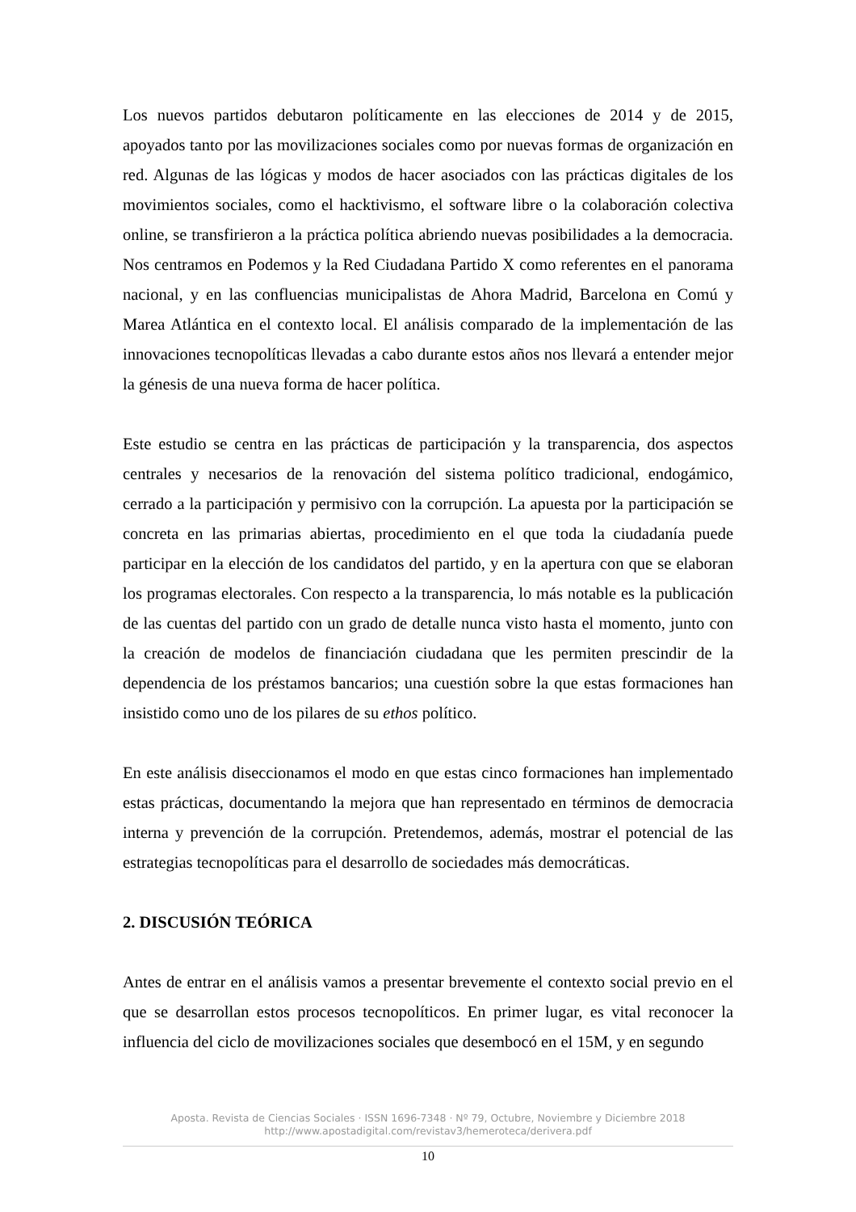Los nuevos partidos debutaron políticamente en las elecciones de 2014 y de 2015, apoyados tanto por las movilizaciones sociales como por nuevas formas de organización en red. Algunas de las lógicas y modos de hacer asociados con las prácticas digitales de los movimientos sociales, como el hacktivismo, el software libre o la colaboración colectiva online, se transfirieron a la práctica política abriendo nuevas posibilidades a la democracia. Nos centramos en Podemos y la Red Ciudadana Partido X como referentes en el panorama nacional, y en las confluencias municipalistas de Ahora Madrid, Barcelona en Comú y Marea Atlántica en el contexto local. El análisis comparado de la implementación de las innovaciones tecnopolíticas llevadas a cabo durante estos años nos llevará a entender mejor la génesis de una nueva forma de hacer política.
Este estudio se centra en las prácticas de participación y la transparencia, dos aspectos centrales y necesarios de la renovación del sistema político tradicional, endogámico, cerrado a la participación y permisivo con la corrupción. La apuesta por la participación se concreta en las primarias abiertas, procedimiento en el que toda la ciudadanía puede participar en la elección de los candidatos del partido, y en la apertura con que se elaboran los programas electorales. Con respecto a la transparencia, lo más notable es la publicación de las cuentas del partido con un grado de detalle nunca visto hasta el momento, junto con la creación de modelos de financiación ciudadana que les permiten prescindir de la dependencia de los préstamos bancarios; una cuestión sobre la que estas formaciones han insistido como uno de los pilares de su ethos político.
En este análisis diseccionamos el modo en que estas cinco formaciones han implementado estas prácticas, documentando la mejora que han representado en términos de democracia interna y prevención de la corrupción. Pretendemos, además, mostrar el potencial de las estrategias tecnopolíticas para el desarrollo de sociedades más democráticas.
2. DISCUSIÓN TEÓRICA
Antes de entrar en el análisis vamos a presentar brevemente el contexto social previo en el que se desarrollan estos procesos tecnopolíticos. En primer lugar, es vital reconocer la influencia del ciclo de movilizaciones sociales que desembocó en el 15M, y en segundo
Aposta. Revista de Ciencias Sociales · ISSN 1696-7348 · Nº 79, Octubre, Noviembre y Diciembre 2018
http://www.apostadigital.com/revistav3/hemeroteca/derivera.pdf
10